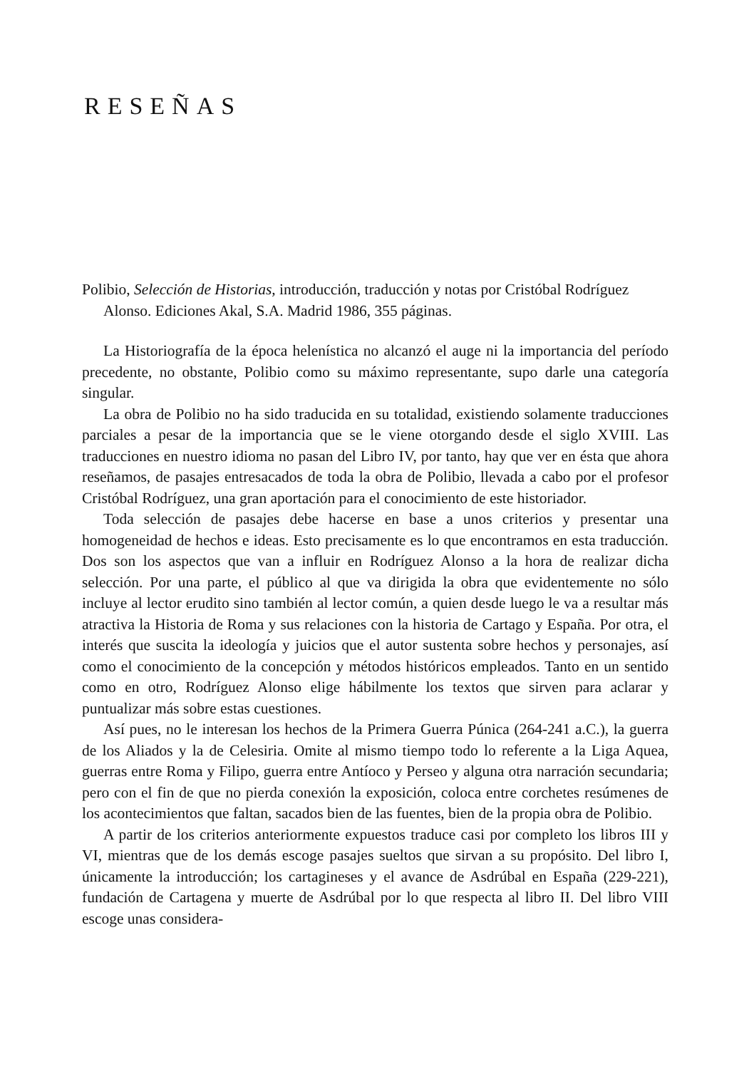RESEÑAS
Polibio, Selección de Historias, introducción, traducción y notas por Cristóbal Rodríguez Alonso. Ediciones Akal, S.A. Madrid 1986, 355 páginas.
La Historiografía de la época helenística no alcanzó el auge ni la importancia del período precedente, no obstante, Polibio como su máximo representante, supo darle una categoría singular.
La obra de Polibio no ha sido traducida en su totalidad, existiendo solamente traducciones parciales a pesar de la importancia que se le viene otorgando desde el siglo XVIII. Las traducciones en nuestro idioma no pasan del Libro IV, por tanto, hay que ver en ésta que ahora reseñamos, de pasajes entresacados de toda la obra de Polibio, llevada a cabo por el profesor Cristóbal Rodríguez, una gran aportación para el conocimiento de este historiador.
Toda selección de pasajes debe hacerse en base a unos criterios y presentar una homogeneidad de hechos e ideas. Esto precisamente es lo que encontramos en esta traducción. Dos son los aspectos que van a influir en Rodríguez Alonso a la hora de realizar dicha selección. Por una parte, el público al que va dirigida la obra que evidentemente no sólo incluye al lector erudito sino también al lector común, a quien desde luego le va a resultar más atractiva la Historia de Roma y sus relaciones con la historia de Cartago y España. Por otra, el interés que suscita la ideología y juicios que el autor sustenta sobre hechos y personajes, así como el conocimiento de la concepción y métodos históricos empleados. Tanto en un sentido como en otro, Rodríguez Alonso elige hábilmente los textos que sirven para aclarar y puntualizar más sobre estas cuestiones.
Así pues, no le interesan los hechos de la Primera Guerra Púnica (264-241 a.C.), la guerra de los Aliados y la de Celesiria. Omite al mismo tiempo todo lo referente a la Liga Aquea, guerras entre Roma y Filipo, guerra entre Antíoco y Perseo y alguna otra narración secundaria; pero con el fin de que no pierda conexión la exposición, coloca entre corchetes resúmenes de los acontecimientos que faltan, sacados bien de las fuentes, bien de la propia obra de Polibio.
A partir de los criterios anteriormente expuestos traduce casi por completo los libros III y VI, mientras que de los demás escoge pasajes sueltos que sirvan a su propósito. Del libro I, únicamente la introducción; los cartagineses y el avance de Asdrúbal en España (229-221), fundación de Cartagena y muerte de Asdrúbal por lo que respecta al libro II. Del libro VIII escoge unas considera-